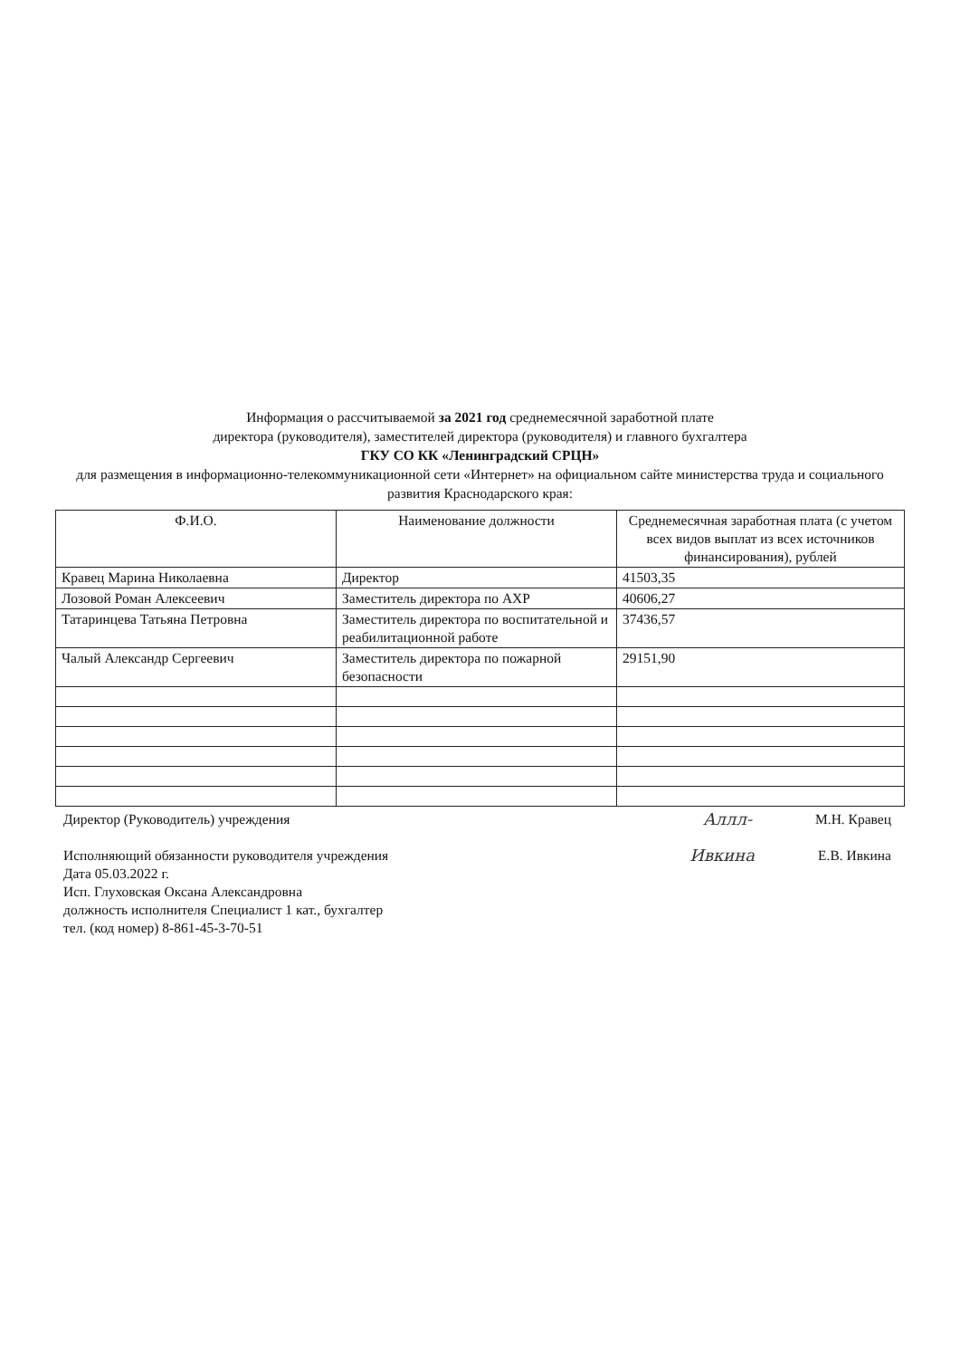Информация о рассчитываемой за 2021 год среднемесячной заработной плате
директора (руководителя), заместителей директора (руководителя) и главного бухгалтера
ГКУ СО КК «Ленинградский СРЦН»
для размещения в информационно-телекоммуникационной сети «Интернет» на официальном сайте министерства труда и социального развития Краснодарского края:
| Ф.И.О. | Наименование должности | Среднемесячная заработная плата (с учетом всех видов выплат из всех источников финансирования), рублей |
| --- | --- | --- |
| Кравец Марина Николаевна | Директор | 41503,35 |
| Лозовой Роман Алексеевич | Заместитель директора по АХР | 40606,27 |
| Татаринцева Татьяна Петровна | Заместитель директора по воспитательной и реабилитационной работе | 37436,57 |
| Чалый Александр Сергеевич | Заместитель директора по пожарной безопасности | 29151,90 |
Директор (Руководитель) учреждения Аллл- М.Н. Кравец
Исполняющий обязанности руководителя учреждения Ивкина Е.В. Ивкина
Дата 05.03.2022 г.
Исп. Глуховская Оксана Александровна
должность исполнителя Специалист 1 кат., бухгалтер
тел. (код номер) 8-861-45-3-70-51